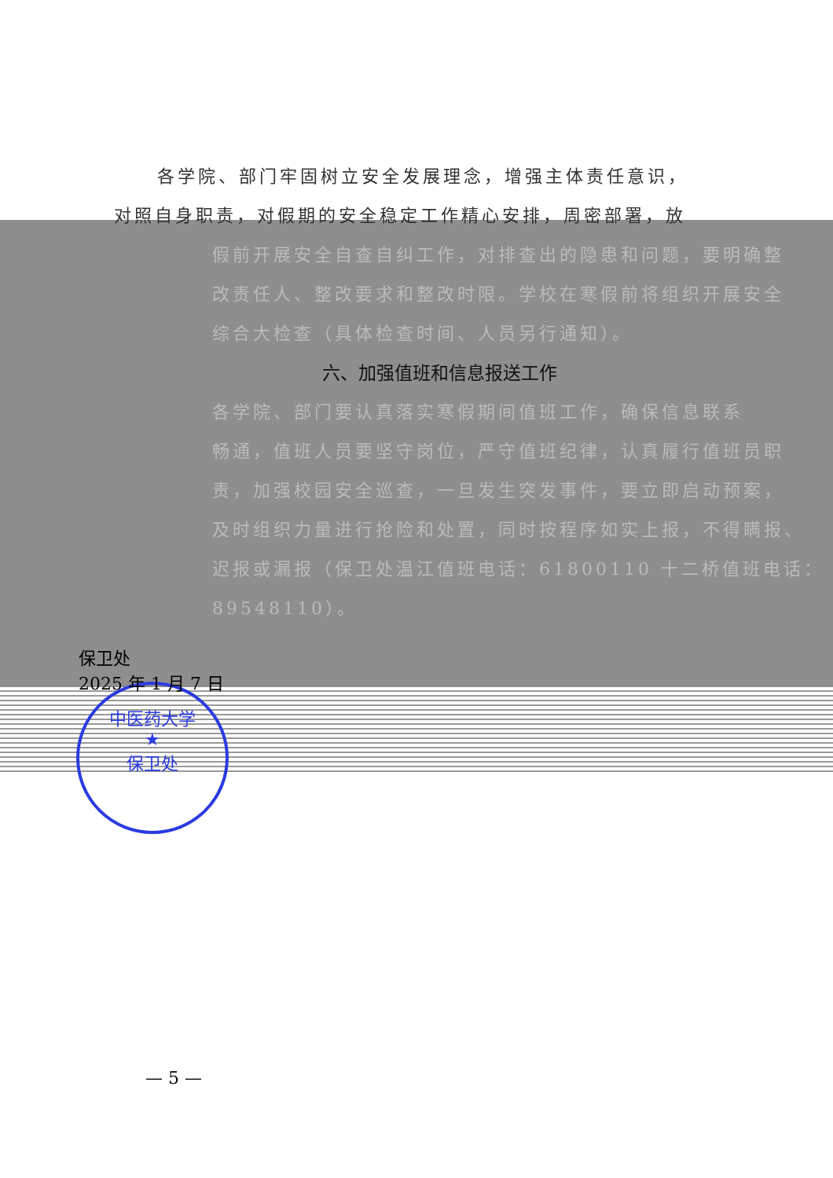中医药大学
★
保卫处
各学院、部门牢固树立安全发展理念，增强主体责任意识，
对照自身职责，对假期的安全稳定工作精心安排，周密部署，放
假前开展安全自查自纠工作，对排查出的隐患和问题，要明确整
改责任人、整改要求和整改时限。学校在寒假前将组织开展安全
综合大检查（具体检查时间、人员另行通知）。
六、加强值班和信息报送工作
各学院、部门要认真落实寒假期间值班工作，确保信息联系
畅通，值班人员要坚守岗位，严守值班纪律，认真履行值班员职
责，加强校园安全巡查，一旦发生突发事件，要立即启动预案，
及时组织力量进行抢险和处置，同时按程序如实上报，不得瞒报、
迟报或漏报（保卫处温江值班电话：61800110 十二桥值班电话：
89548110）。
保卫处
2025 年 1 月 7 日
— 5 —